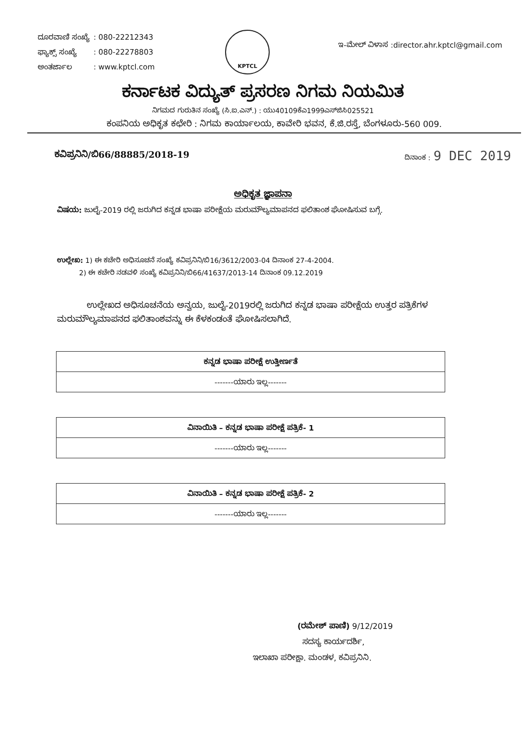| ದೂರವಾಣಿ ಸಂಖ್ಯೆ | : 080-22212343 |
| ಫ್ಯಾಕ್ಸ್ ಸಂಖ್ಯೆ | : 080-22278803 |
| ಅಂತರ್ಜಾಲ | : www.kptcl.com |
KPTCL
ಇ-ಮೇಲ್ ವಿಳಾಸ :director.ahr.kptcl@gmail.com
ಕರ್ನಾಟಕ ವಿದ್ಯುತ್ ಪ್ರಸರಣ ನಿಗಮ ನಿಯಮಿತ
ನಿಗಮದ ಗುರುತಿನ ಸಂಖ್ಯೆ (ಸಿ.ಐ.ಎನ್.) : ಯು40109ಕೆಎ1999ಎಸ್‌ಜಿಸಿ025521
ಕಂಪನಿಯ ಅಧಿಕೃತ ಕಛೇರಿ : ನಿಗಮ ಕಾರ್ಯಾಲಯ, ಕಾವೇರಿ ಭವನ, ಕೆ.ಜಿ.ರಸ್ತೆ, ಬೆಂಗಳೂರು-560 009.
ಕವಿಪ್ರನಿನಿ/ಬಿ66/88885/2018-19 ದಿನಾಂಕ : 9 DEC 2019
ಅಧಿಕೃತ ಜ್ಞಾಪನಾ
ವಿಷಯ: ಜುಲೈ-2019 ರಲ್ಲಿ ಜರುಗಿದ ಕನ್ನಡ ಭಾಷಾ ಪರೀಕ್ಷೆಯ ಮರುಮೌಲ್ಯಮಾಪನದ ಫಲಿತಾಂಶ ಘೋಷಿಸುವ ಬಗ್ಗೆ.
ಉಲ್ಲೇಖ: 1) ಈ ಕಚೇರಿ ಅಧಿಸೂಚನೆ ಸಂಖ್ಯೆ ಕವಿಪ್ರನಿನಿ/ಬಿ16/3612/2003-04 ದಿನಾಂಕ 27-4-2004.
2) ಈ ಕಚೇರಿ ನಡವಳಿ ಸಂಖ್ಯೆ ಕವಿಪ್ರನಿನಿ/ಬಿ66/41637/2013-14 ದಿನಾಂಕ 09.12.2019
ಉಲ್ಲೇಖದ ಅಧಿಸೂಚನೆಯ ಅನ್ವಯ, ಜುಲೈ-2019ರಲ್ಲಿ ಜರುಗಿದ ಕನ್ನಡ ಭಾಷಾ ಪರೀಕ್ಷೆಯ ಉತ್ತರ ಪತ್ರಿಕೆಗಳ ಮರುಮೌಲ್ಯಮಾಪನದ ಫಲಿತಾಂಶವನ್ನು ಈ ಕೆಳಕಂಡಂತೆ ಘೋಷಿಸಲಾಗಿದೆ.
| ಕನ್ನಡ ಭಾಷಾ ಪರೀಕ್ಷೆ ಉತ್ತೀರ್ಣತೆ |
| --- |
| -------ಯಾರು ಇಲ್ಲ------- |
| ವಿನಾಯಿತಿ – ಕನ್ನಡ ಭಾಷಾ ಪರೀಕ್ಷೆ ಪತ್ರಿಕೆ- 1 |
| --- |
| -------ಯಾರು ಇಲ್ಲ------- |
| ವಿನಾಯಿತಿ – ಕನ್ನಡ ಭಾಷಾ ಪರೀಕ್ಷೆ ಪತ್ರಿಕೆ- 2 |
| --- |
| -------ಯಾರು ಇಲ್ಲ------- |
(ರಮೇಶ್ ಪಾಣಿ) 9/12/2019
ಸದಸ್ಯ ಕಾರ್ಯದರ್ಶಿ,
ಇಲಾಖಾ ಪರೀಕ್ಷಾ. ಮಂಡಳ, ಕವಿಪ್ರನಿನಿ.